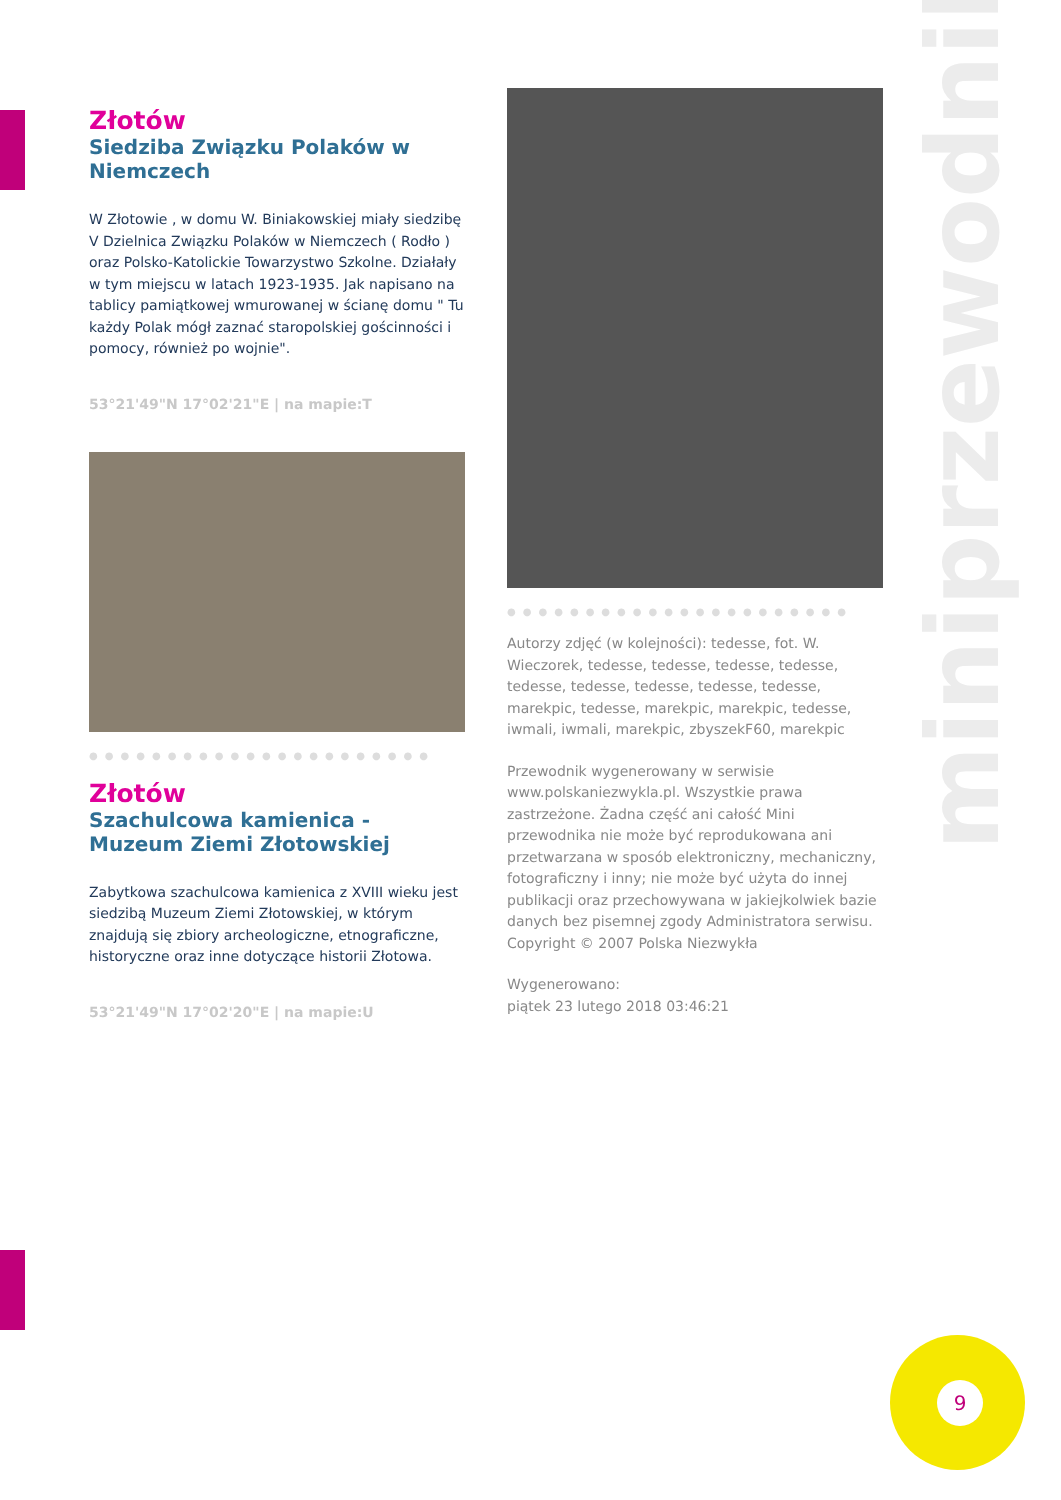miniprzewodnik
Złotów
Siedziba Związku Polaków w Niemczech
W Złotowie , w domu W. Biniakowskiej miały siedzibę V Dzielnica Związku Polaków w Niemczech ( Rodło ) oraz Polsko-Katolickie Towarzystwo Szkolne. Działały w tym miejscu w latach 1923-1935. Jak napisano na tablicy pamiątkowej wmurowanej w ścianę domu " Tu każdy Polak mógł zaznać staropolskiej gościnności i pomocy, również po wojnie".
53°21'49"N 17°02'21"E | na mapie:T
●●●●●●●●●●●●●●●●●●●●●●
Złotów
Szachulcowa kamienica - Muzeum Ziemi Złotowskiej
Zabytkowa szachulcowa kamienica z XVIII wieku jest siedzibą Muzeum Ziemi Złotowskiej, w którym znajdują się zbiory archeologiczne, etnograficzne, historyczne oraz inne dotyczące historii Złotowa.
53°21'49"N 17°02'20"E | na mapie:U
●●●●●●●●●●●●●●●●●●●●●●
Autorzy zdjęć (w kolejności): tedesse, fot. W. Wieczorek, tedesse, tedesse, tedesse, tedesse, tedesse, tedesse, tedesse, tedesse, tedesse, marekpic, tedesse, marekpic, marekpic, tedesse, iwmali, iwmali, marekpic, zbyszekF60, marekpic
Przewodnik wygenerowany w serwisie www.polskaniezwykla.pl. Wszystkie prawa zastrzeżone. Żadna część ani całość Mini przewodnika nie może być reprodukowana ani przetwarzana w sposób elektroniczny, mechaniczny, fotograficzny i inny; nie może być użyta do innej publikacji oraz przechowywana w jakiejkolwiek bazie danych bez pisemnej zgody Administratora serwisu. Copyright © 2007 Polska Niezwykła
Wygenerowano:
piątek 23 lutego 2018 03:46:21
9